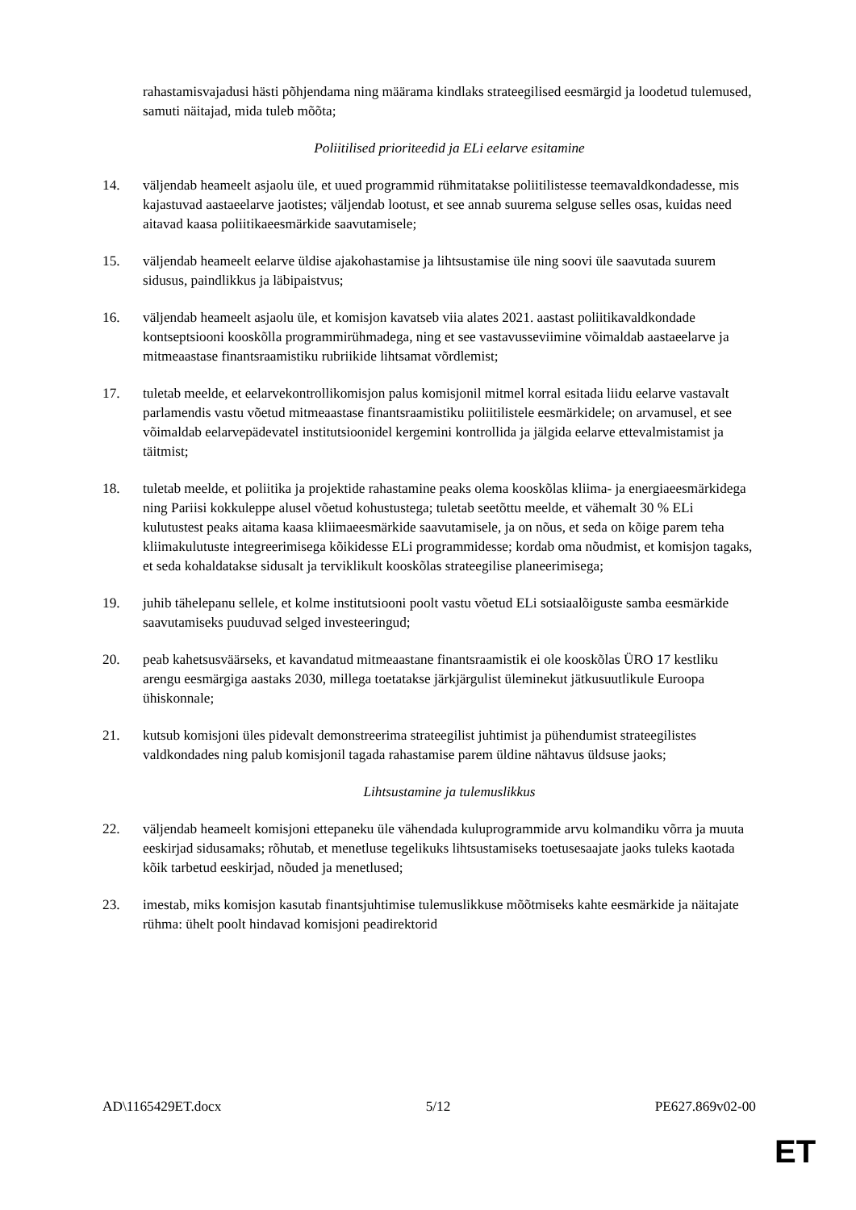rahastamisvajadusi hästi põhjendama ning määrama kindlaks strateegilised eesmärgid ja loodetud tulemused, samuti näitajad, mida tuleb mõõta;
Poliitilised prioriteedid ja ELi eelarve esitamine
14. väljendab heameelt asjaolu üle, et uued programmid rühmitatakse poliitilistesse teemavaldkondadesse, mis kajastuvad aastaeelarve jaotistes; väljendab lootust, et see annab suurema selguse selles osas, kuidas need aitavad kaasa poliitikaeesmärkide saavutamisele;
15. väljendab heameelt eelarve üldise ajakohastamise ja lihtsustamise üle ning soovi üle saavutada suurem sidusus, paindlikkus ja läbipaistvus;
16. väljendab heameelt asjaolu üle, et komisjon kavatseb viia alates 2021. aastast poliitikavaldkondade kontseptsiooni kooskõlla programmirühmadega, ning et see vastavusseviimine võimaldab aastaeelarve ja mitmeaastase finantsraamistiku rubriikide lihtsamat võrdlemist;
17. tuletab meelde, et eelarvekontrollikomisjon palus komisjonil mitmel korral esitada liidu eelarve vastavalt parlamendis vastu võetud mitmeaastase finantsraamistiku poliitilistele eesmärkidele; on arvamusel, et see võimaldab eelarvepädevatel institutsioonidel kergemini kontrollida ja jälgida eelarve ettevalmistamist ja täitmist;
18. tuletab meelde, et poliitika ja projektide rahastamine peaks olema kooskõlas kliima- ja energiaeesmärkidega ning Pariisi kokkuleppe alusel võetud kohustustega; tuletab seetõttu meelde, et vähemalt 30 % ELi kulutustest peaks aitama kaasa kliimaeesmärkide saavutamisele, ja on nõus, et seda on kõige parem teha kliimakulutuste integreerimisega kõikidesse ELi programmidesse; kordab oma nõudmist, et komisjon tagaks, et seda kohaldatakse sidusalt ja terviklikult kooskõlas strateegilise planeerimisega;
19. juhib tähelepanu sellele, et kolme institutsiooni poolt vastu võetud ELi sotsiaalõiguste samba eesmärkide saavutamiseks puuduvad selged investeeringud;
20. peab kahetsusväärseks, et kavandatud mitmeaastane finantsraamistik ei ole kooskõlas ÜRO 17 kestliku arengu eesmärgiga aastaks 2030, millega toetatakse järkjärgulist üleminekut jätkusuutlikule Euroopa ühiskonnale;
21. kutsub komisjoni üles pidevalt demonstreerima strateegilist juhtimist ja pühendumist strateegilistes valdkondades ning palub komisjonil tagada rahastamise parem üldine nähtavus üldsuse jaoks;
Lihtsustamine ja tulemuslikkus
22. väljendab heameelt komisjoni ettepaneku üle vähendada kuluprogrammide arvu kolmandiku võrra ja muuta eeskirjad sidusamaks; rõhutab, et menetluse tegelikuks lihtsustamiseks toetusesaajate jaoks tuleks kaotada kõik tarbetud eeskirjad, nõuded ja menetlused;
23. imestab, miks komisjon kasutab finantsjuhtimise tulemuslikkuse mõõtmiseks kahte eesmärkide ja näitajate rühma: ühelt poolt hindavad komisjoni peadirektorid
AD\1165429ET.docx 5/12 PE627.869v02-00
ET